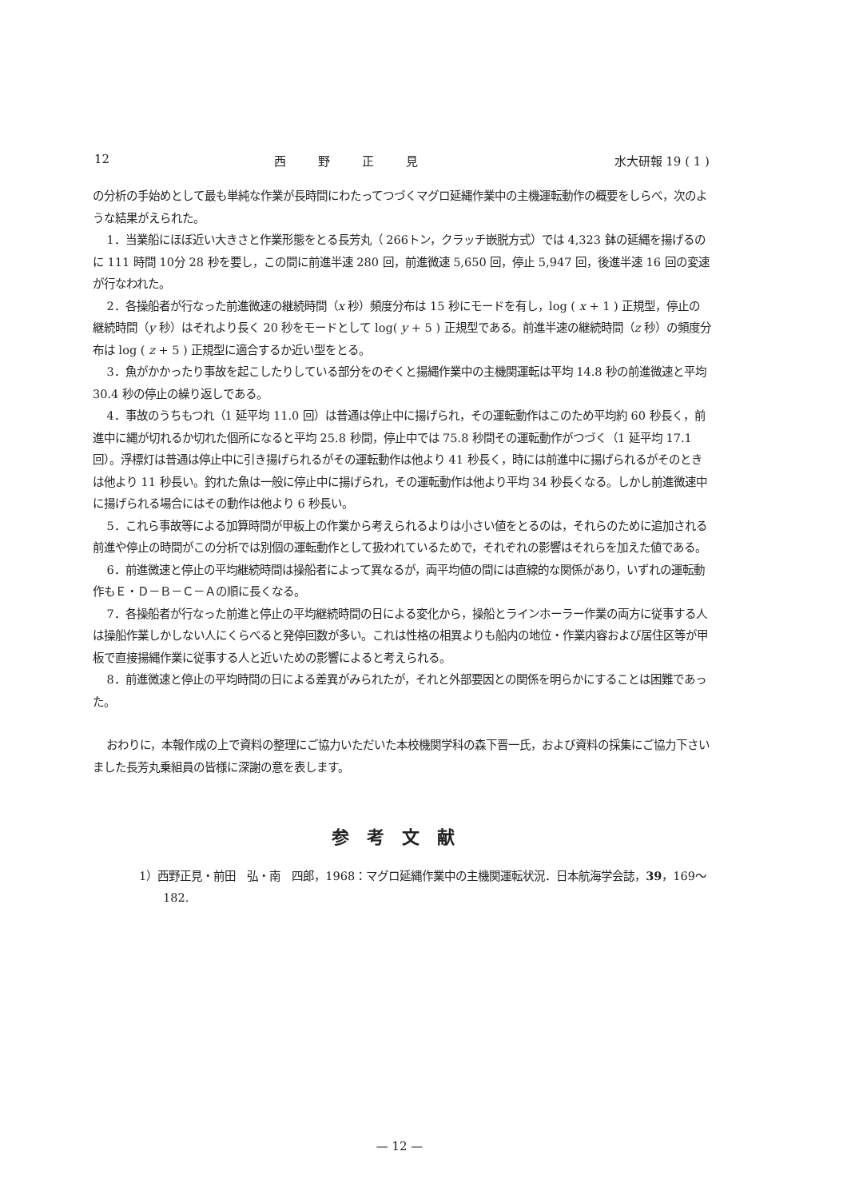12 西野正見 水大研報 19 ( 1 )
の分析の手始めとして最も単純な作業が長時間にわたってつづくマグロ延縄作業中の主機運転動作の概要をしらべ，次のような結果がえられた。
1．当業船にほぼ近い大きさと作業形態をとる長芳丸（ 266トン，クラッチ嵌脱方式）では 4,323 鉢の延縄を揚げるのに 111 時間 10分 28 秒を要し，この間に前進半速 280 回，前進微速 5,650 回，停止 5,947 回，後進半速 16 回の変速が行なわれた。
2．各操船者が行なった前進微速の継続時間（x 秒）頻度分布は 15 秒にモードを有し，log ( x + 1 ) 正規型，停止の継続時間（y 秒）はそれより長く 20 秒をモードとして log( y + 5 ) 正規型である。前進半速の継続時間（z 秒）の頻度分布は log ( z + 5 ) 正規型に適合するか近い型をとる。
3．魚がかかったり事故を起こしたりしている部分をのぞくと揚縄作業中の主機関運転は平均 14.8 秒の前進微速と平均 30.4 秒の停止の繰り返しである。
4．事故のうちもつれ（1 延平均 11.0 回）は普通は停止中に揚げられ，その運転動作はこのため平均約 60 秒長く，前進中に縄が切れるか切れた個所になると平均 25.8 秒間，停止中では 75.8 秒間その運転動作がつづく（1 延平均 17.1 回）。浮標灯は普通は停止中に引き揚げられるがその運転動作は他より 41 秒長く，時には前進中に揚げられるがそのときは他より 11 秒長い。釣れた魚は一般に停止中に揚げられ，その運転動作は他より平均 34 秒長くなる。しかし前進微速中に揚げられる場合にはその動作は他より 6 秒長い。
5．これら事故等による加算時間が甲板上の作業から考えられるよりは小さい値をとるのは，それらのために追加される前進や停止の時間がこの分析では別個の運転動作として扱われているためで，それぞれの影響はそれらを加えた値である。
6．前進微速と停止の平均継続時間は操船者によって異なるが，両平均値の間には直線的な関係があり，いずれの運転動作もＥ・Ｄ－Ｂ－Ｃ－Ａの順に長くなる。
7．各操船者が行なった前進と停止の平均継続時間の日による変化から，操船とラインホーラー作業の両方に従事する人は操船作業しかしない人にくらべると発停回数が多い。これは性格の相異よりも船内の地位・作業内容および居住区等が甲板で直接揚縄作業に従事する人と近いための影響によると考えられる。
8．前進微速と停止の平均時間の日による差異がみられたが，それと外部要因との関係を明らかにすることは困難であった。
おわりに，本報作成の上で資料の整理にご協力いただいた本校機関学科の森下晋一氏，および資料の採集にご協力下さいました長芳丸乗組員の皆様に深謝の意を表します。
参考文献
1）西野正見・前田　弘・南　四郎，1968：マグロ延縄作業中の主機関運転状況．日本航海学会誌，39，169～182.
— 12 —